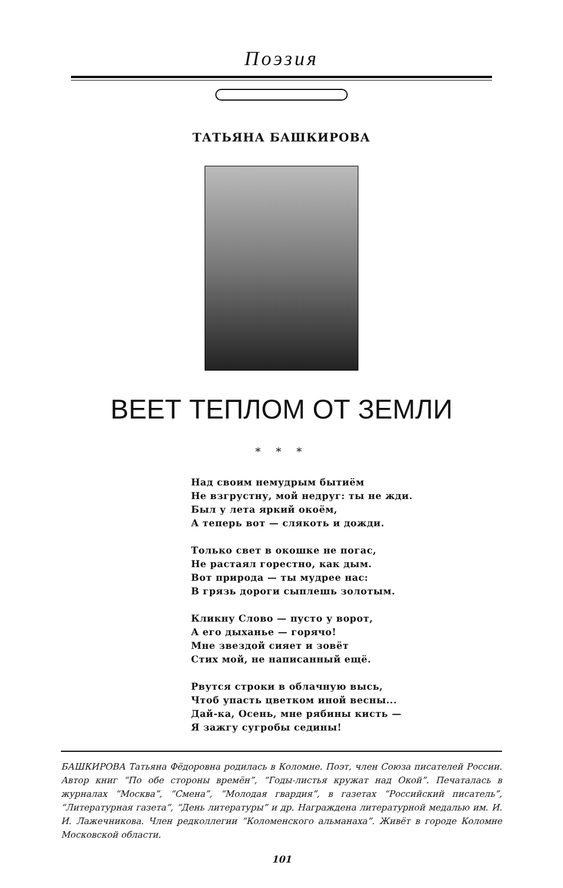Поэзия
ТАТЬЯНА БАШКИРОВА
ВЕЕТ ТЕПЛОМ ОТ ЗЕМЛИ
* * *
Над своим немудрым бытиём
Не взгрустну, мой недруг: ты не жди.
Был у лета яркий окоём,
А теперь вот — слякоть и дожди.
Только свет в окошке не погас,
Не растаял горестно, как дым.
Вот природа — ты мудрее нас:
В грязь дороги сыплешь золотым.
Кликну Слово — пусто у ворот,
А его дыханье — горячо!
Мне звездой сияет и зовёт
Стих мой, не написанный ещё.
Рвутся строки в облачную высь,
Чтоб упасть цветком иной весны...
Дай-ка, Осень, мне рябины кисть —
Я зажгу сугробы седины!
БАШКИРОВА Татьяна Фёдоровна родилась в Коломне. Поэт, член Союза писателей России. Автор книг “По обе стороны времён”, “Годы-листья кружат над Окой”. Печаталась в журналах “Москва”, “Смена”, “Молодая гвардия”, в газетах “Российский писатель”, “Литературная газета”, “День литературы” и др. Награждена литературной медалью им. И. И. Лажечникова. Член редколлегии “Коломенского альманаха”. Живёт в городе Коломне Московской области.
101